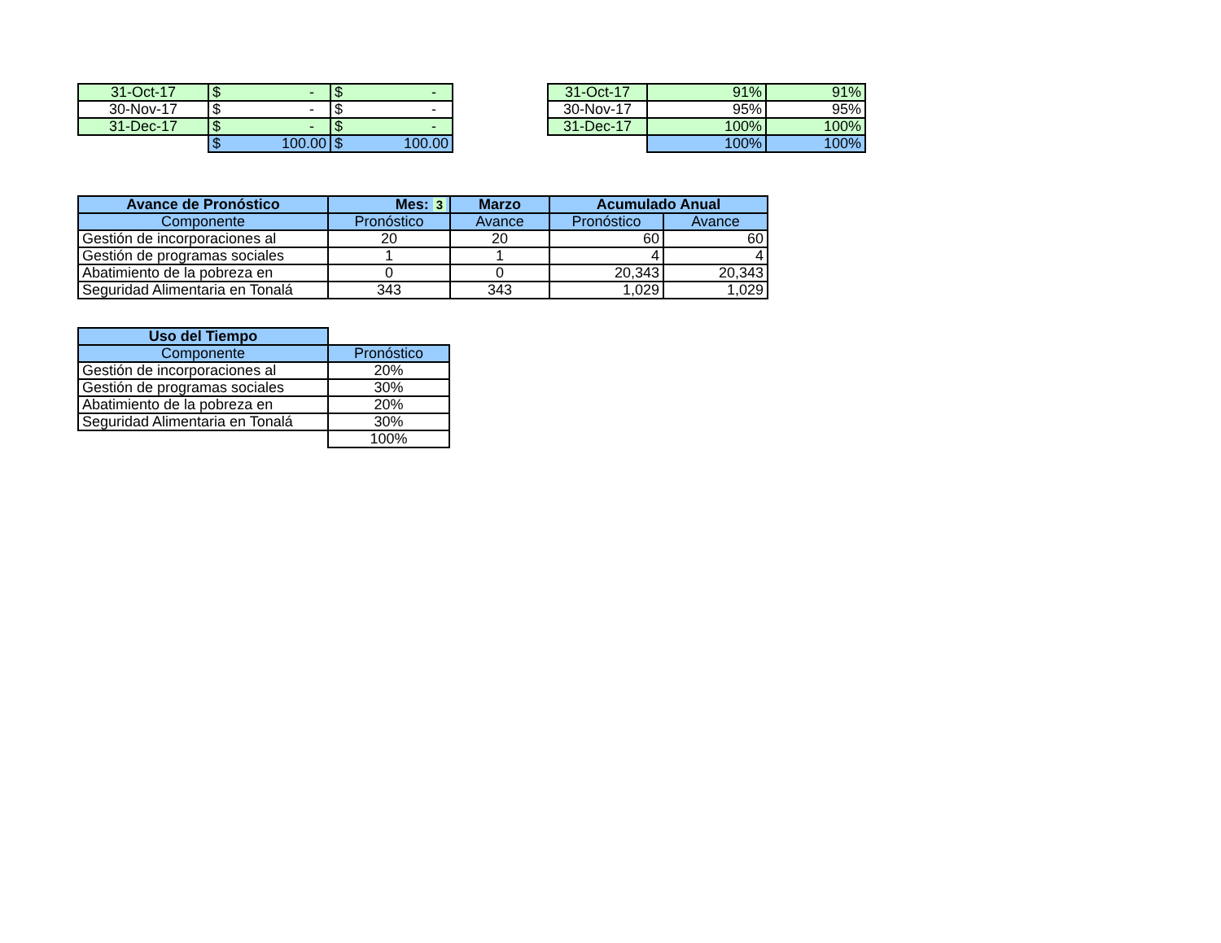| 31-Oct-17 | $ - | $ - |
| 30-Nov-17 | $ - | $ - |
| 31-Dec-17 | $ - | $ - |
| | $ 100.00 | $ 100.00 |
| 31-Oct-17 | 91% | 91% |
| 30-Nov-17 | 95% | 95% |
| 31-Dec-17 | 100% | 100% |
| | 100% | 100% |
| Avance de Pronóstico | Mes: 3 | Marzo | Acumulado Anual | |
| --- | --- | --- | --- | --- |
| Componente | Pronóstico | Avance | Pronóstico | Avance |
| Gestión de incorporaciones al | 20 | 20 | 60 | 60 |
| Gestión de programas sociales | 1 | 1 | 4 | 4 |
| Abatimiento de la pobreza en | 0 | 0 | 20,343 | 20,343 |
| Seguridad Alimentaria en Tonalá | 343 | 343 | 1,029 | 1,029 |
| Uso del Tiempo | |
| Componente | Pronóstico |
| Gestión de incorporaciones al | 20% |
| Gestión de programas sociales | 30% |
| Abatimiento de la pobreza en | 20% |
| Seguridad Alimentaria en Tonalá | 30% |
| | 100% |